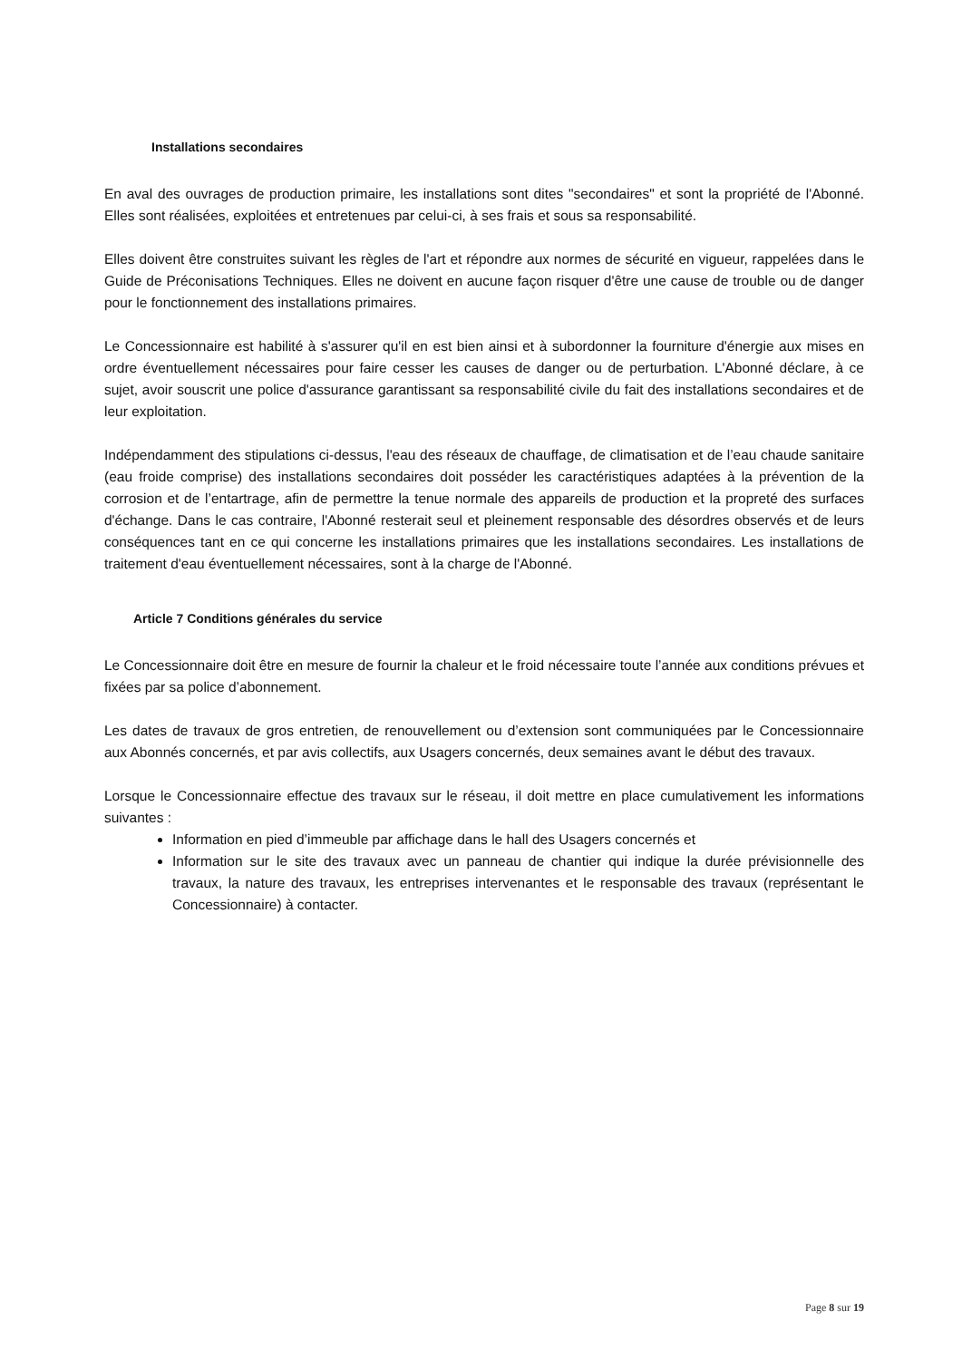Installations secondaires
En aval des ouvrages de production primaire, les installations sont dites "secondaires" et sont la propriété de l'Abonné. Elles sont réalisées, exploitées et entretenues par celui-ci, à ses frais et sous sa responsabilité.
Elles doivent être construites suivant les règles de l'art et répondre aux normes de sécurité en vigueur, rappelées dans le Guide de Préconisations Techniques. Elles ne doivent en aucune façon risquer d'être une cause de trouble ou de danger pour le fonctionnement des installations primaires.
Le Concessionnaire est habilité à s'assurer qu'il en est bien ainsi et à subordonner la fourniture d'énergie aux mises en ordre éventuellement nécessaires pour faire cesser les causes de danger ou de perturbation. L'Abonné déclare, à ce sujet, avoir souscrit une police d'assurance garantissant sa responsabilité civile du fait des installations secondaires et de leur exploitation.
Indépendamment des stipulations ci-dessus, l'eau des réseaux de chauffage, de climatisation et de l’eau chaude sanitaire (eau froide comprise) des installations secondaires doit posséder les caractéristiques adaptées à la prévention de la corrosion et de l’entartrage, afin de permettre la tenue normale des appareils de production et la propreté des surfaces d'échange. Dans le cas contraire, l'Abonné resterait seul et pleinement responsable des désordres observés et de leurs conséquences tant en ce qui concerne les installations primaires que les installations secondaires. Les installations de traitement d'eau éventuellement nécessaires, sont à la charge de l'Abonné.
Article 7 Conditions générales du service
Le Concessionnaire doit être en mesure de fournir la chaleur et le froid nécessaire toute l’année aux conditions prévues et fixées par sa police d’abonnement.
Les dates de travaux de gros entretien, de renouvellement ou d’extension sont communiquées par le Concessionnaire aux Abonnés concernés, et par avis collectifs, aux Usagers concernés, deux semaines avant le début des travaux.
Lorsque le Concessionnaire effectue des travaux sur le réseau, il doit mettre en place cumulativement les informations suivantes :
Information en pied d’immeuble par affichage dans le hall des Usagers concernés et
Information sur le site des travaux avec un panneau de chantier qui indique la durée prévisionnelle des travaux, la nature des travaux, les entreprises intervenantes et le responsable des travaux (représentant le Concessionnaire) à contacter.
Page 8 sur 19